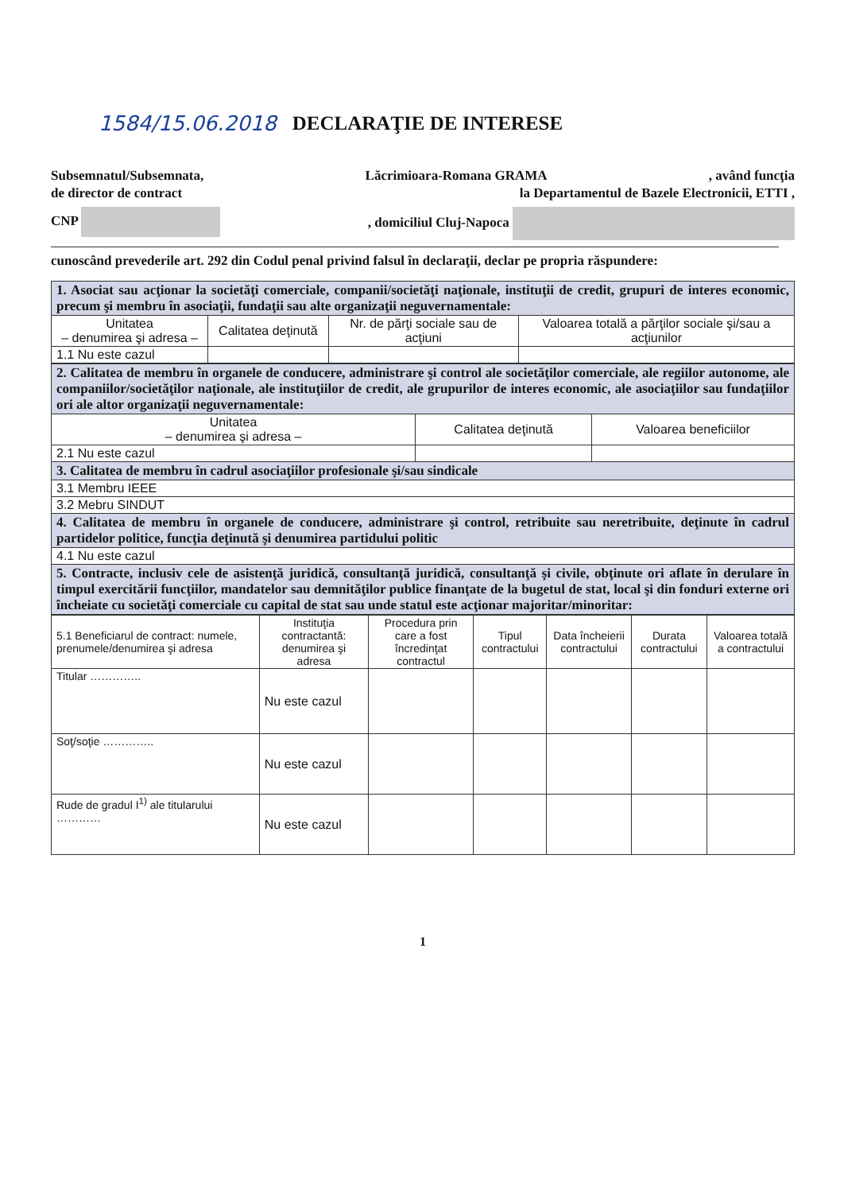1584/15.06.2018 DECLARAŢIE DE INTERESE
Subsemnatul/Subsemnata, Lăcrimioara-Romana GRAMA, având funcţia
de director de contract la Departamentul de Bazele Electronicii, ETTI ,
CNP , domiciliul Cluj-Napoca
cunoscând prevederile art. 292 din Codul penal privind falsul în declaraţii, declar pe propria răspundere:
| 1. Asociat sau acţionar la societăţi comerciale, companii/societăţi naţionale, instituţii de credit, grupuri de interes economic, precum şi membru în asociaţii, fundaţii sau alte organizaţii neguvernamentale: | | | |
| Unitatea – denumirea şi adresa – | Calitatea deţinută | Nr. de părţi sociale sau de acţiuni | Valoarea totală a părţilor sociale şi/sau a acţiunilor |
| 1.1 Nu este cazul | | | |
| 2. Calitatea de membru în organele de conducere, administrare şi control ale societăţilor comerciale, ale regiilor autonome, ale companiilor/societăţilor naţionale, ale instituţiilor de credit, ale grupurilor de interes economic, ale asociaţiilor sau fundaţiilor ori ale altor organizaţii neguvernamentale: | | |
| Unitatea – denumirea şi adresa – | Calitatea deţinută | Valoarea beneficiilor |
| 2.1 Nu este cazul | | |
| 3. Calitatea de membru în cadrul asociaţiilor profesionale şi/sau sindicale | | |
| 3.1 Membru IEEE | | |
| 3.2 Mebru SINDUT | | |
| 4. Calitatea de membru în organele de conducere, administrare şi control, retribuite sau neretribuite, deţinute în cadrul partidelor politice, funcţia deţinută şi denumirea partidului politic | | |
| 4.1 Nu este cazul | | |
| 5. Contracte, inclusiv cele de asistenţă juridică, consultanţă juridică, consultanţă şi civile, obţinute ori aflate în derulare în timpul exercitării funcţiilor, mandatelor sau demnităţilor publice finanţate de la bugetul de stat, local şi din fonduri externe ori încheiate cu societăţi comerciale cu capital de stat sau unde statul este acţionar majoritar/minoritar: | | |
| 5.1 Beneficiarul de contract: numele, prenumele/denumirea şi adresa | Instituţia contractantă: denumirea şi adresa | Procedura prin care a fost încredinţat contractul | Tipul contractului | Data încheierii contractului | Durata contractului | Valoarea totală a contractului |
| --- | --- | --- | --- | --- | --- | --- |
| Titular ………….. | Nu este cazul | | | | | |
| Soţ/soţie ………….. | Nu este cazul | | | | | |
| Rude de gradul I<sup>1)</sup> ale titularului ………… | Nu este cazul | | | | | |
1